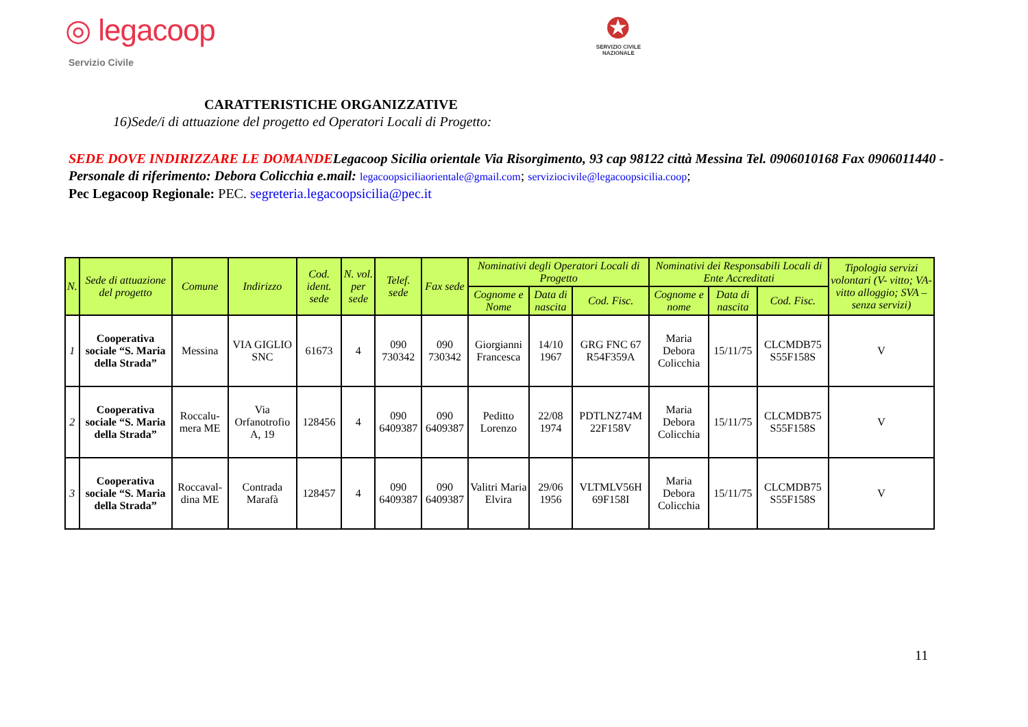◎ legacoop
Servizio Civile
✪
SERVIZIO CIVILE
NAZIONALE
CARATTERISTICHE ORGANIZZATIVE
16)Sede/i di attuazione del progetto ed Operatori Locali di Progetto:
SEDE DOVE INDIRIZZARE LE DOMANDE Legacoop Sicilia orientale Via Risorgimento, 93 cap 98122 città Messina Tel. 0906010168 Fax 0906011440 - Personale di riferimento: Debora Colicchia e.mail: legacoopsiciliaorientale@gmail.com; serviziocivile@legacoopsicilia.coop;
Pec Legacoop Regionale: PEC. segreteria.legacoopsicilia@pec.it
| N. | Sede di attuazione del progetto | Comune | Indirizzo | Cod. ident. sede | N. vol. per sede | Telef. sede | Fax sede | Nominativi degli Operatori Locali di Progetto | | | Nominativi dei Responsabili Locali di Ente Accreditati | | | Tipologia servizi volontari (V- vitto; VA-vitto alloggio; SVA – senza servizi) |
| --- | --- | --- | --- | --- | --- | --- | --- | --- | --- | --- | --- | --- | --- | --- |
| | | | | | | | | Cognome e Nome | Data di nascita | Cod. Fisc. | Cognome e nome | Data di nascita | Cod. Fisc. | |
| 1 | Cooperativa sociale “S. Maria della Strada” | Messina | VIA GIGLIO SNC | 61673 | 4 | 090 730342 | 090 730342 | Giorgianni Francesca | 14/10 1967 | GRG FNC 67 R54F359A | Maria Debora Colicchia | 15/11/75 | CLCMDB75 S55F158S | V |
| 2 | Cooperativa sociale “S. Maria della Strada” | Roccalu-mera ME | Via Orfanotrofio A, 19 | 128456 | 4 | 090 6409387 | 090 6409387 | Peditto Lorenzo | 22/08 1974 | PDTLNZ74M 22F158V | Maria Debora Colicchia | 15/11/75 | CLCMDB75 S55F158S | V |
| 3 | Cooperativa sociale “S. Maria della Strada” | Roccaval-dina ME | Contrada Marafà | 128457 | 4 | 090 6409387 | 090 6409387 | Valitri Maria Elvira | 29/06 1956 | VLTMLV56H 69F158I | Maria Debora Colicchia | 15/11/75 | CLCMDB75 S55F158S | V |
11